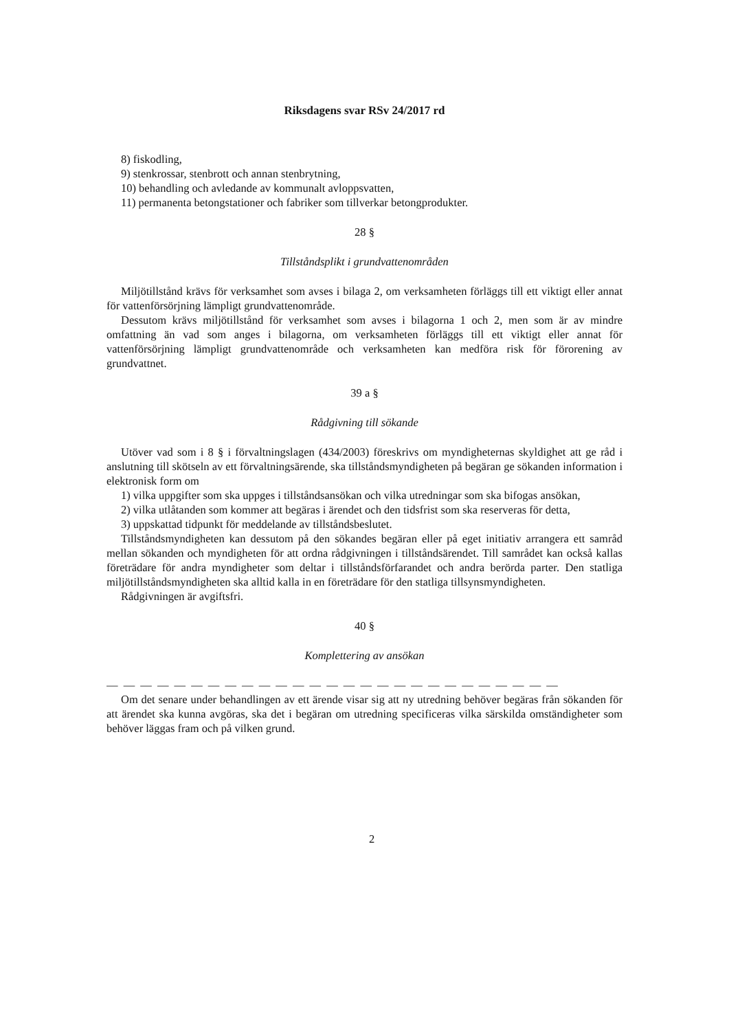Riksdagens svar RSv 24/2017 rd
8) fiskodling,
9) stenkrossar, stenbrott och annan stenbrytning,
10) behandling och avledande av kommunalt avloppsvatten,
11) permanenta betongstationer och fabriker som tillverkar betongprodukter.
28 §
Tillståndsplikt i grundvattenområden
Miljötillstånd krävs för verksamhet som avses i bilaga 2, om verksamheten förläggs till ett viktigt eller annat för vattenförsörjning lämpligt grundvattenområde.
Dessutom krävs miljötillstånd för verksamhet som avses i bilagorna 1 och 2, men som är av mindre omfattning än vad som anges i bilagorna, om verksamheten förläggs till ett viktigt eller annat för vattenförsörjning lämpligt grundvattenområde och verksamheten kan medföra risk för förorening av grundvattnet.
39 a §
Rådgivning till sökande
Utöver vad som i 8 § i förvaltningslagen (434/2003) föreskrivs om myndigheternas skyldighet att ge råd i anslutning till skötseln av ett förvaltningsärende, ska tillståndsmyndigheten på begäran ge sökanden information i elektronisk form om
1) vilka uppgifter som ska uppges i tillståndsansökan och vilka utredningar som ska bifogas ansökan,
2) vilka utlåtanden som kommer att begäras i ärendet och den tidsfrist som ska reserveras för detta,
3) uppskattad tidpunkt för meddelande av tillståndsbeslutet.
Tillståndsmyndigheten kan dessutom på den sökandes begäran eller på eget initiativ arrangera ett samråd mellan sökanden och myndigheten för att ordna rådgivningen i tillståndsärendet. Till samrådet kan också kallas företrädare för andra myndigheter som deltar i tillståndsförfarandet och andra berörda parter. Den statliga miljötillståndsmyndigheten ska alltid kalla in en företrädare för den statliga tillsynsmyndigheten.
Rådgivningen är avgiftsfri.
40 §
Komplettering av ansökan
— — — — — — — — — — — — — — — — — — — — — — — — — — —
Om det senare under behandlingen av ett ärende visar sig att ny utredning behöver begäras från sökanden för att ärendet ska kunna avgöras, ska det i begäran om utredning specificeras vilka särskilda omständigheter som behöver läggas fram och på vilken grund.
2